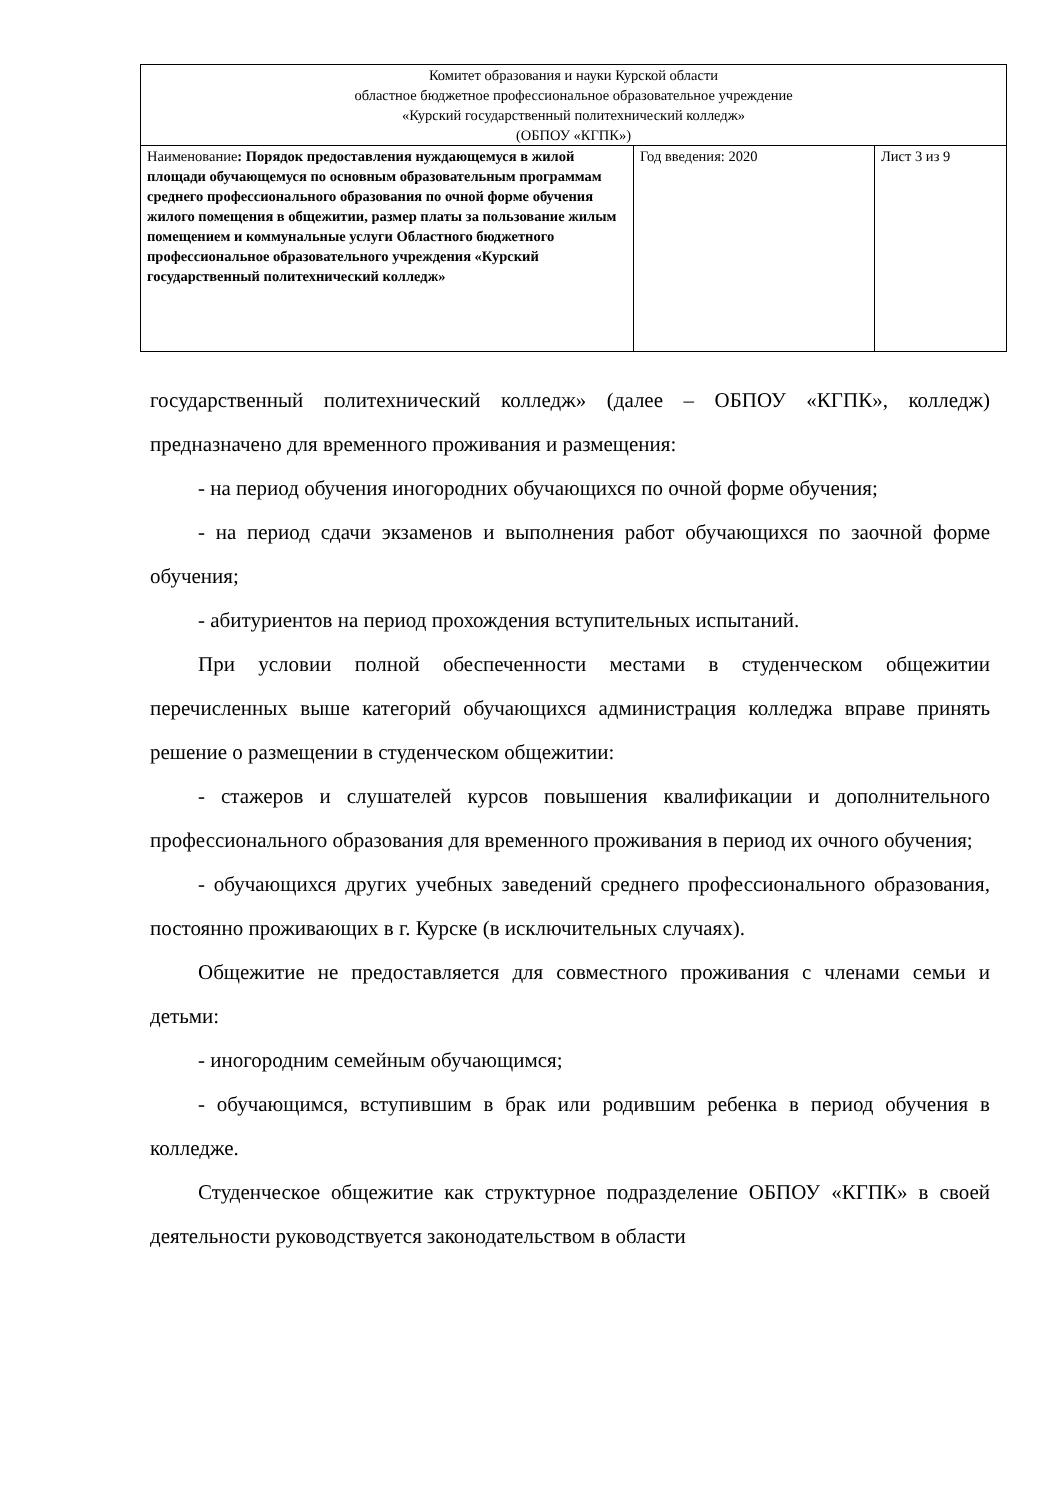| Комитет образования и науки Курской области областное бюджетное профессиональное образовательное учреждение «Курский государственный политехнический колледж» (ОБПОУ «КГПК») | | |
| Наименование : Порядок предоставления нуждающемуся в жилой площади обучающемуся по основным образовательным программам среднего профессионального образования по очной форме обучения жилого помещения в общежитии, размер платы за пользование жилым помещением и коммунальные услуги Областного бюджетного профессиональное образовательного учреждения «Курский государственный политехнический колледж» | Год введения: 2020 | Лист 3 из 9 |
государственный политехнический колледж» (далее – ОБПОУ «КГПК», колледж) предназначено для временного проживания и размещения:
- на период обучения иногородних обучающихся по очной форме обучения;
- на период сдачи экзаменов и выполнения работ обучающихся по заочной форме обучения;
- абитуриентов на период прохождения вступительных испытаний.
При условии полной обеспеченности местами в студенческом общежитии перечисленных выше категорий обучающихся администрация колледжа вправе принять решение о размещении в студенческом общежитии:
- стажеров и слушателей курсов повышения квалификации и дополнительного профессионального образования для временного проживания в период их очного обучения;
- обучающихся других учебных заведений среднего профессионального образования, постоянно проживающих в г. Курске (в исключительных случаях).
Общежитие не предоставляется для совместного проживания с членами семьи и детьми:
- иногородним семейным обучающимся;
- обучающимся, вступившим в брак или родившим ребенка в период обучения в колледже.
Студенческое общежитие как структурное подразделение ОБПОУ «КГПК» в своей деятельности руководствуется законодательством в области